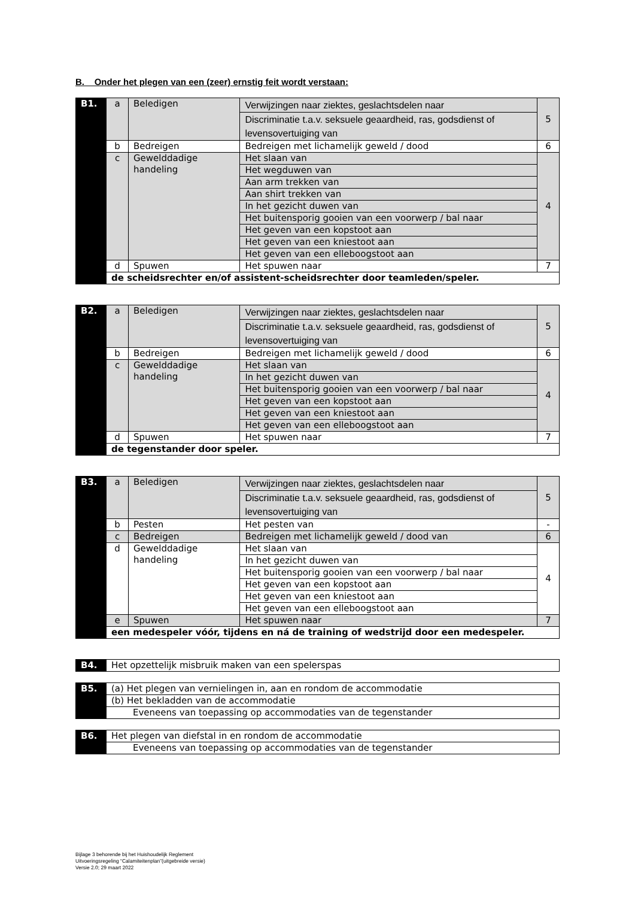B. Onder het plegen van een (zeer) ernstig feit wordt verstaan:
| B1. | a | Beledigen | Verwijzingen naar ziektes, geslachtsdelen naar | 5 |
| | | | Discriminatie t.a.v. seksuele geaardheid, ras, godsdienst of levensovertuiging van | |
| | b | Bedreigen | Bedreigen met lichamelijk geweld / dood | 6 |
| | c | Gewelddadige handeling | Het slaan van | 4 |
| | | | Het wegduwen van | |
| | | | Aan arm trekken van | |
| | | | Aan shirt trekken van | |
| | | | In het gezicht duwen van | |
| | | | Het buitensporig gooien van een voorwerp / bal naar | |
| | | | Het geven van een kopstoot aan | |
| | | | Het geven van een kniestoot aan | |
| | | | Het geven van een elleboogstoot aan | |
| | d | Spuwen | Het spuwen naar | 7 |
| | de scheidsrechter en/of assistent-scheidsrechter door teamleden/speler. | | | |
| B2. | a | Beledigen | Verwijzingen naar ziektes, geslachtsdelen naar | 5 |
| | | | Discriminatie t.a.v. seksuele geaardheid, ras, godsdienst of levensovertuiging van | |
| | b | Bedreigen | Bedreigen met lichamelijk geweld / dood | 6 |
| | c | Gewelddadige handeling | Het slaan van | 4 |
| | | | In het gezicht duwen van | |
| | | | Het buitensporig gooien van een voorwerp / bal naar | |
| | | | Het geven van een kopstoot aan | |
| | | | Het geven van een kniestoot aan | |
| | | | Het geven van een elleboogstoot aan | |
| | d | Spuwen | Het spuwen naar | 7 |
| | de tegenstander door speler. | | | |
| B3. | a | Beledigen | Verwijzingen naar ziektes, geslachtsdelen naar | 5 |
| | | | Discriminatie t.a.v. seksuele geaardheid, ras, godsdienst of levensovertuiging van | |
| | b | Pesten | Het pesten van | - |
| | c | Bedreigen | Bedreigen met lichamelijk geweld / dood van | 6 |
| | d | Gewelddadige handeling | Het slaan van | 4 |
| | | | In het gezicht duwen van | |
| | | | Het buitensporig gooien van een voorwerp / bal naar | |
| | | | Het geven van een kopstoot aan | |
| | | | Het geven van een kniestoot aan | |
| | | | Het geven van een elleboogstoot aan | |
| | e | Spuwen | Het spuwen naar | 7 |
| | een medespeler vóór, tijdens en ná de training of wedstrijd door een medespeler. | | | |
| B4. | Het opzettelijk misbruik maken van een spelerspas |
| B5. | (a) Het plegen van vernielingen in, aan en rondom de accommodatie |
| | (b) Het bekladden van de accommodatie |
| | Eveneens van toepassing op accommodaties van de tegenstander |
| B6. | Het plegen van diefstal in en rondom de accommodatie |
| | Eveneens van toepassing op accommodaties van de tegenstander |
Bijlage 3 behorende bij het Huishoudelijk Reglement
Uitvoeringsregeling “Calamiteitenplan”(uitgebreide versie)
Versie 2.0; 29 maart 2022